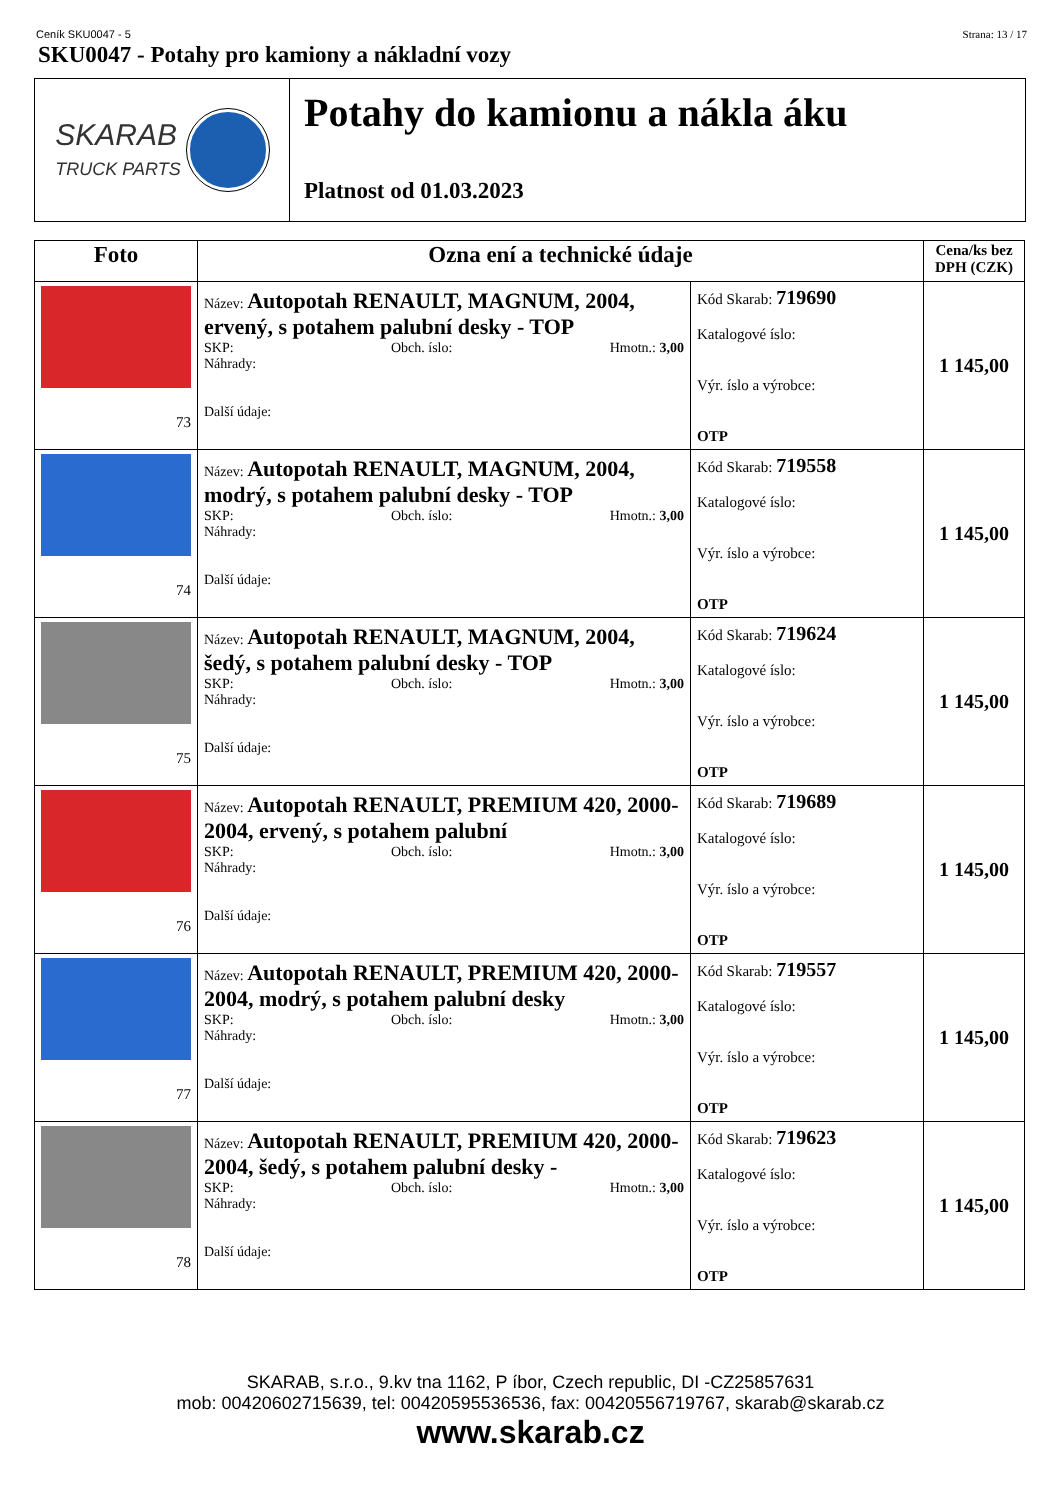Ceník SKU0047 - 5 Strana: 13 / 17
SKU0047 - Potahy pro kamiony a nákladní vozy
SKARAB
TRUCK PARTS
Potahy do kamionu a nákla áku
Platnost od 01.03.2023
| Foto | Ozna ení a technické údaje | | Cena/ks bez DPH (CZK) |
| --- | --- | --- | --- |
| 73 | Název: Autopotah RENAULT, MAGNUM, 2004, ervený, s potahem palubní desky - TOP SKP: Obch. íslo: Hmotn.: 3,00 Náhrady: Další údaje: | Kód Skarab: 719690 Katalogové íslo: Výr. íslo a výrobce: OTP | 1 145,00 |
| 74 | Název: Autopotah RENAULT, MAGNUM, 2004, modrý, s potahem palubní desky - TOP SKP: Obch. íslo: Hmotn.: 3,00 Náhrady: Další údaje: | Kód Skarab: 719558 Katalogové íslo: Výr. íslo a výrobce: OTP | 1 145,00 |
| 75 | Název: Autopotah RENAULT, MAGNUM, 2004, šedý, s potahem palubní desky - TOP SKP: Obch. íslo: Hmotn.: 3,00 Náhrady: Další údaje: | Kód Skarab: 719624 Katalogové íslo: Výr. íslo a výrobce: OTP | 1 145,00 |
| 76 | Název: Autopotah RENAULT, PREMIUM 420, 2000-2004, ervený, s potahem palubní SKP: Obch. íslo: Hmotn.: 3,00 Náhrady: Další údaje: | Kód Skarab: 719689 Katalogové íslo: Výr. íslo a výrobce: OTP | 1 145,00 |
| 77 | Název: Autopotah RENAULT, PREMIUM 420, 2000-2004, modrý, s potahem palubní desky SKP: Obch. íslo: Hmotn.: 3,00 Náhrady: Další údaje: | Kód Skarab: 719557 Katalogové íslo: Výr. íslo a výrobce: OTP | 1 145,00 |
| 78 | Název: Autopotah RENAULT, PREMIUM 420, 2000-2004, šedý, s potahem palubní desky - SKP: Obch. íslo: Hmotn.: 3,00 Náhrady: Další údaje: | Kód Skarab: 719623 Katalogové íslo: Výr. íslo a výrobce: OTP | 1 145,00 |
SKARAB, s.r.o., 9.kv tna 1162, P íbor, Czech republic, DI -CZ25857631
mob: 00420602715639, tel: 00420595536536, fax: 00420556719767, skarab@skarab.cz
www.skarab.cz